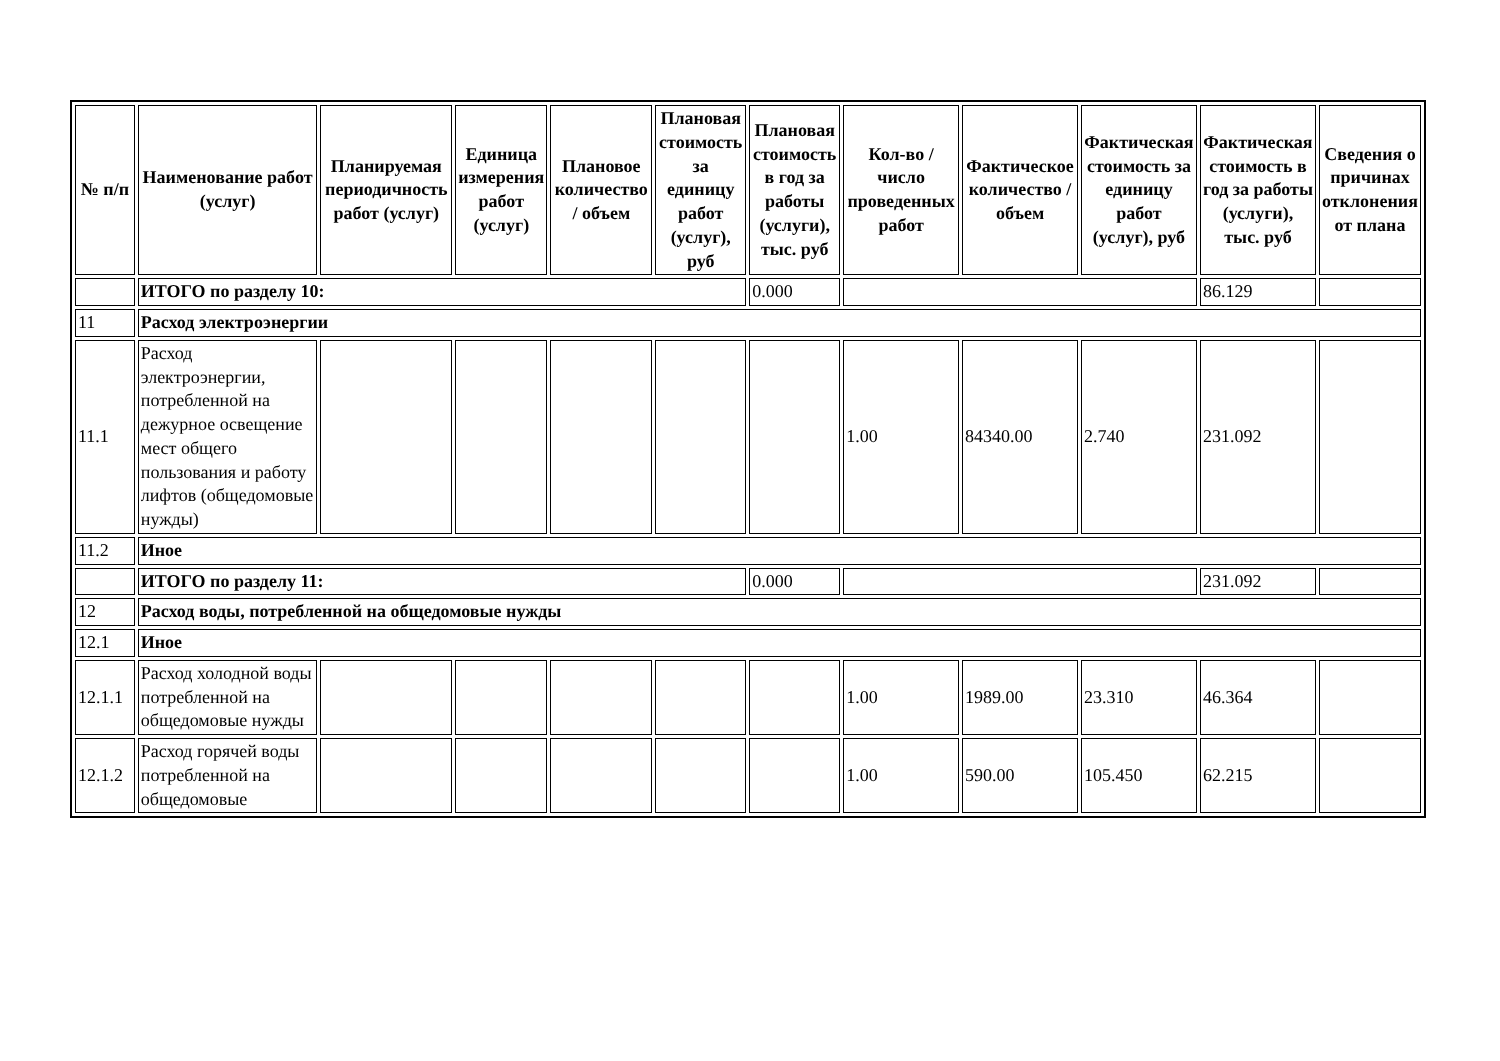| № п/п | Наименование работ (услуг) | Планируемая периодичность работ (услуг) | Единица измерения работ (услуг) | Плановое количество / объем | Плановая стоимость за единицу работ (услуг), руб | Плановая стоимость в год за работы (услуги), тыс. руб | Кол-во / число проведенных работ | Фактическое количество / объем | Фактическая стоимость за единицу работ (услуг), руб | Фактическая стоимость в год за работы (услуги), тыс. руб | Сведения о причинах отклонения от плана |
| --- | --- | --- | --- | --- | --- | --- | --- | --- | --- | --- | --- |
| | ИТОГО по разделу 10: | | | | | 0.000 | | | | 86.129 | |
| 11 | Расход электроэнергии | | | | | | | | | | |
| 11.1 | Расход электроэнергии, потребленной на дежурное освещение мест общего пользования и работу лифтов (общедомовые нужды) | | | | | | 1.00 | 84340.00 | 2.740 | 231.092 | |
| 11.2 | Иное | | | | | | | | | | |
| | ИТОГО по разделу 11: | | | | | 0.000 | | | | 231.092 | |
| 12 | Расход воды, потребленной на общедомовые нужды | | | | | | | | | | |
| 12.1 | Иное | | | | | | | | | | |
| 12.1.1 | Расход холодной воды потребленной на общедомовые нужды | | | | | | 1.00 | 1989.00 | 23.310 | 46.364 | |
| 12.1.2 | Расход горячей воды потребленной на общедомовые | | | | | | 1.00 | 590.00 | 105.450 | 62.215 | |